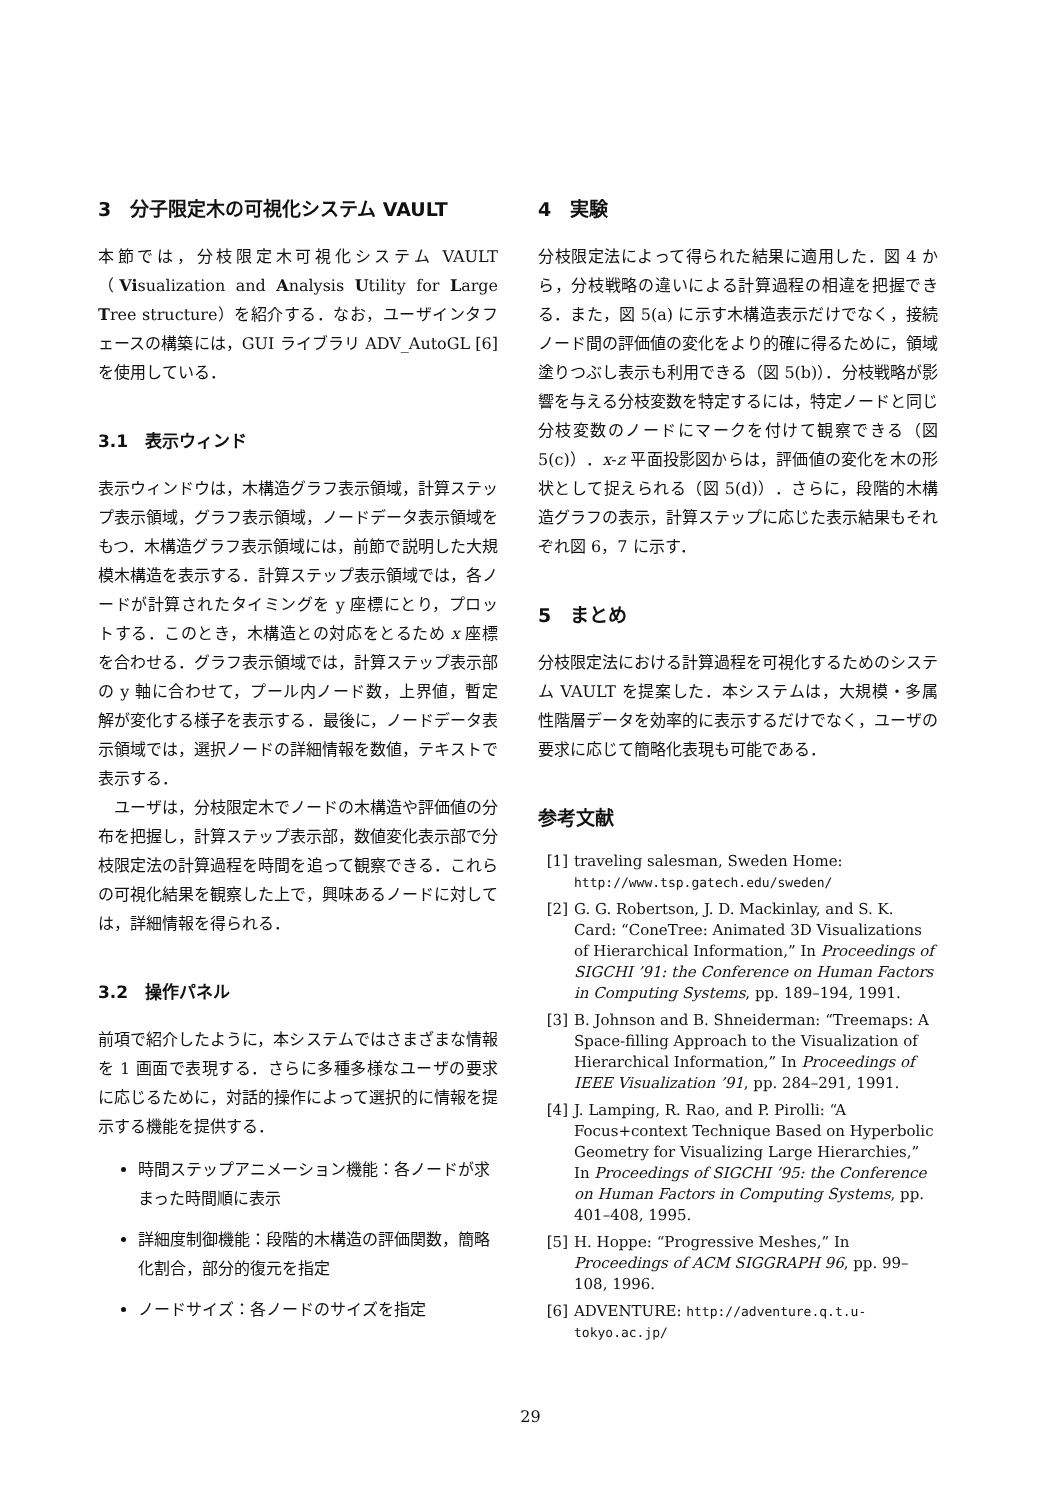3　分子限定木の可視化システム VAULT
本節では，分枝限定木可視化システム VAULT（Visualization and Analysis Utility for Large Tree structure）を紹介する．なお，ユーザインタフェースの構築には，GUI ライブラリ ADV_AutoGL [6] を使用している．
3.1　表示ウィンド
表示ウィンドウは，木構造グラフ表示領域，計算ステップ表示領域，グラフ表示領域，ノードデータ表示領域をもつ．木構造グラフ表示領域には，前節で説明した大規模木構造を表示する．計算ステップ表示領域では，各ノードが計算されたタイミングを y 座標にとり，プロットする．このとき，木構造との対応をとるため x 座標を合わせる．グラフ表示領域では，計算ステップ表示部の y 軸に合わせて，プール内ノード数，上界値，暫定解が変化する様子を表示する．最後に，ノードデータ表示領域では，選択ノードの詳細情報を数値，テキストで表示する．
　ユーザは，分枝限定木でノードの木構造や評価値の分布を把握し，計算ステップ表示部，数値変化表示部で分枝限定法の計算過程を時間を追って観察できる．これらの可視化結果を観察した上で，興味あるノードに対しては，詳細情報を得られる．
3.2　操作パネル
前項で紹介したように，本システムではさまざまな情報を 1 画面で表現する．さらに多種多様なユーザの要求に応じるために，対話的操作によって選択的に情報を提示する機能を提供する．
時間ステップアニメーション機能：各ノードが求まった時間順に表示
詳細度制御機能：段階的木構造の評価関数，簡略化割合，部分的復元を指定
ノードサイズ：各ノードのサイズを指定
4　実験
分枝限定法によって得られた結果に適用した．図 4 から，分枝戦略の違いによる計算過程の相違を把握できる．また，図 5(a) に示す木構造表示だけでなく，接続ノード間の評価値の変化をより的確に得るために，領域塗りつぶし表示も利用できる（図 5(b)）．分枝戦略が影響を与える分枝変数を特定するには，特定ノードと同じ分枝変数のノードにマークを付けて観察できる（図 5(c)）．x-z 平面投影図からは，評価値の変化を木の形状として捉えられる（図 5(d)）．さらに，段階的木構造グラフの表示，計算ステップに応じた表示結果もそれぞれ図 6，7 に示す．
5　まとめ
分枝限定法における計算過程を可視化するためのシステム VAULT を提案した．本システムは，大規模・多属性階層データを効率的に表示するだけでなく，ユーザの要求に応じて簡略化表現も可能である．
参考文献
[1] traveling salesman, Sweden Home: http://www.tsp.gatech.edu/sweden/
[2] G. G. Robertson, J. D. Mackinlay, and S. K. Card: “ConeTree: Animated 3D Visualizations of Hierarchical Information,” In Proceedings of SIGCHI ’91: the Conference on Human Factors in Computing Systems, pp. 189–194, 1991.
[3] B. Johnson and B. Shneiderman: “Treemaps: A Space-filling Approach to the Visualization of Hierarchical Information,” In Proceedings of IEEE Visualization ’91, pp. 284–291, 1991.
[4] J. Lamping, R. Rao, and P. Pirolli: “A Focus+context Technique Based on Hyperbolic Geometry for Visualizing Large Hierarchies,” In Proceedings of SIGCHI ’95: the Conference on Human Factors in Computing Systems, pp. 401–408, 1995.
[5] H. Hoppe: “Progressive Meshes,” In Proceedings of ACM SIGGRAPH 96, pp. 99–108, 1996.
[6] ADVENTURE: http://adventure.q.t.u-tokyo.ac.jp/
29